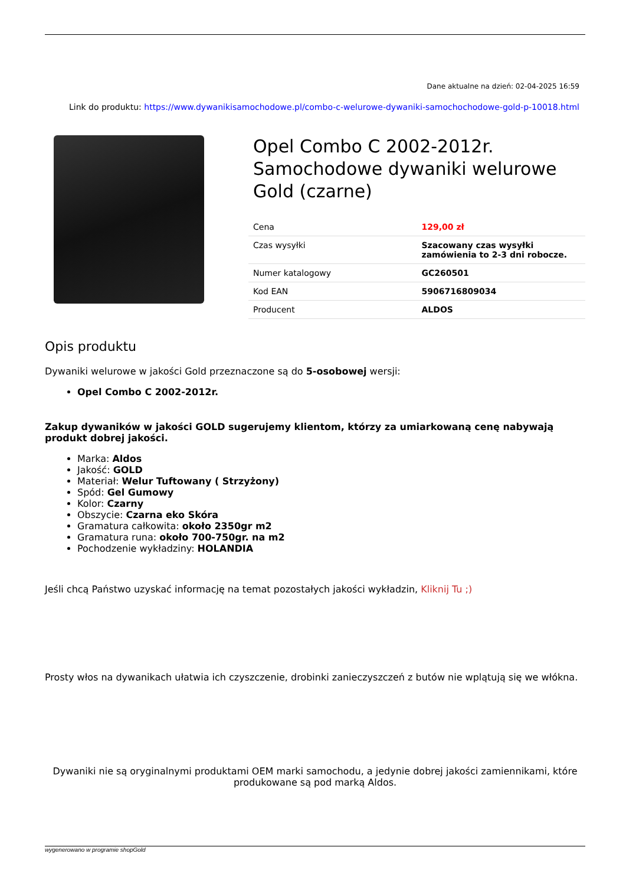Dane aktualne na dzień: 02-04-2025 16:59
Link do produktu: https://www.dywanikisamochodowe.pl/combo-c-welurowe-dywaniki-samochochodowe-gold-p-10018.html
Opel Combo C 2002-2012r. Samochodowe dywaniki welurowe Gold (czarne)
| Cena | 129,00 zł |
| Czas wysyłki | Szacowany czas wysyłki zamówienia to 2-3 dni robocze. |
| Numer katalogowy | GC260501 |
| Kod EAN | 5906716809034 |
| Producent | ALDOS |
Opis produktu
Dywaniki welurowe w jakości Gold przeznaczone są do 5-osobowej wersji:
Opel Combo C 2002-2012r.
Zakup dywaników w jakości GOLD sugerujemy klientom, którzy za umiarkowaną cenę nabywają produkt dobrej jakości.
Marka: Aldos
Jakość: GOLD
Materiał: Welur Tuftowany ( Strzyżony)
Spód: Gel Gumowy
Kolor: Czarny
Obszycie: Czarna eko Skóra
Gramatura całkowita: około 2350gr m2
Gramatura runa: około 700-750gr. na m2
Pochodzenie wykładziny: HOLANDIA
Jeśli chcą Państwo uzyskać informację na temat pozostałych jakości wykładzin, Kliknij Tu ;)
Prosty włos na dywanikach ułatwia ich czyszczenie, drobinki zanieczyszczeń z butów nie wplątują się we włókna.
Dywaniki nie są oryginalnymi produktami OEM marki samochodu, a jedynie dobrej jakości zamiennikami, które produkowane są pod marką Aldos.
wygenerowano w programie shopGold